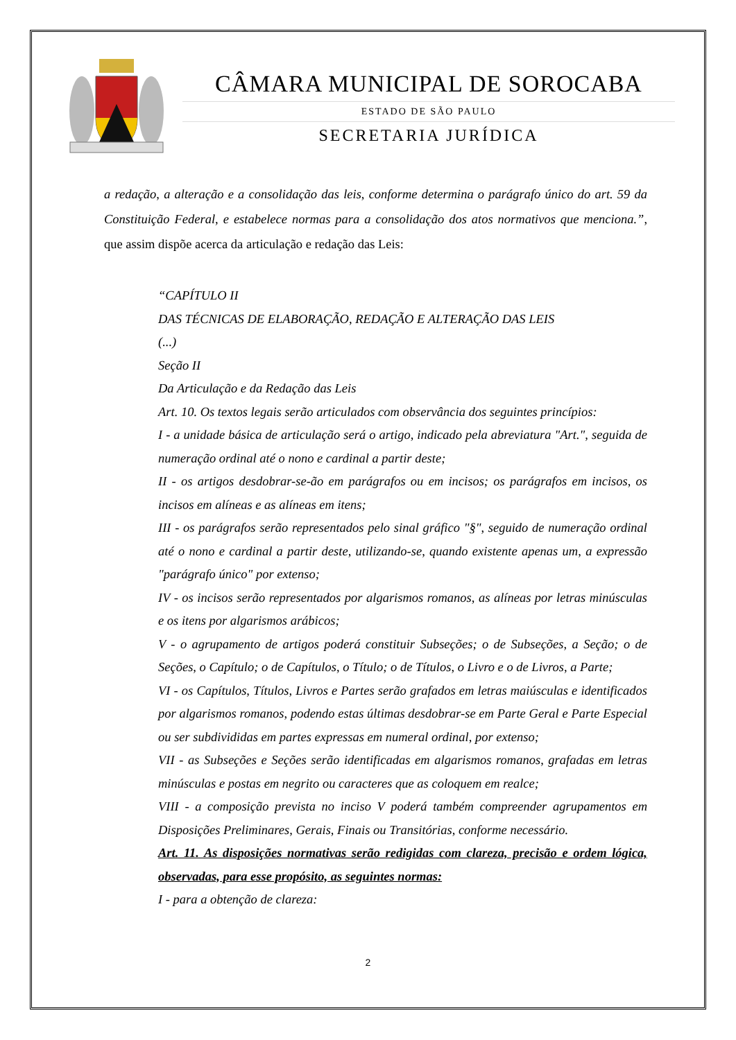CÂMARA MUNICIPAL DE SOROCABA
ESTADO DE SÃO PAULO
SECRETARIA JURÍDICA
a redação, a alteração e a consolidação das leis, conforme determina o parágrafo único do art. 59 da Constituição Federal, e estabelece normas para a consolidação dos atos normativos que menciona.”, que assim dispõe acerca da articulação e redação das Leis:
“CAPÍTULO II
DAS TÉCNICAS DE ELABORAÇÃO, REDAÇÃO E ALTERAÇÃO DAS LEIS
(...)
Seção II
Da Articulação e da Redação das Leis
Art. 10. Os textos legais serão articulados com observância dos seguintes princípios:
I - a unidade básica de articulação será o artigo, indicado pela abreviatura "Art.", seguida de numeração ordinal até o nono e cardinal a partir deste;
II - os artigos desdobrar-se-ão em parágrafos ou em incisos; os parágrafos em incisos, os incisos em alíneas e as alíneas em itens;
III - os parágrafos serão representados pelo sinal gráfico "§", seguido de numeração ordinal até o nono e cardinal a partir deste, utilizando-se, quando existente apenas um, a expressão "parágrafo único" por extenso;
IV - os incisos serão representados por algarismos romanos, as alíneas por letras minúsculas e os itens por algarismos arábicos;
V - o agrupamento de artigos poderá constituir Subseções; o de Subseções, a Seção; o de Seções, o Capítulo; o de Capítulos, o Título; o de Títulos, o Livro e o de Livros, a Parte;
VI - os Capítulos, Títulos, Livros e Partes serão grafados em letras maiúsculas e identificados por algarismos romanos, podendo estas últimas desdobrar-se em Parte Geral e Parte Especial ou ser subdivididas em partes expressas em numeral ordinal, por extenso;
VII - as Subseções e Seções serão identificadas em algarismos romanos, grafadas em letras minúsculas e postas em negrito ou caracteres que as coloquem em realce;
VIII - a composição prevista no inciso V poderá também compreender agrupamentos em Disposições Preliminares, Gerais, Finais ou Transitórias, conforme necessário.
Art. 11. As disposições normativas serão redigidas com clareza, precisão e ordem lógica, observadas, para esse propósito, as seguintes normas:
I - para a obtenção de clareza:
2